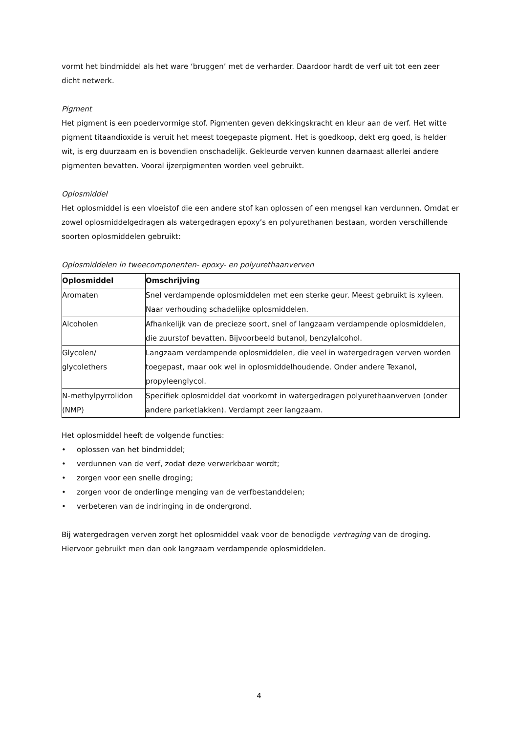vormt het bindmiddel als het ware ‘bruggen’ met de verharder. Daardoor hardt de verf uit tot een zeer dicht netwerk.
Pigment
Het pigment is een poedervormige stof. Pigmenten geven dekkingskracht en kleur aan de verf. Het witte pigment titaandioxide is veruit het meest toegepaste pigment. Het is goedkoop, dekt erg goed, is helder wit, is erg duurzaam en is bovendien onschadelijk. Gekleurde verven kunnen daarnaast allerlei andere pigmenten bevatten. Vooral ijzerpigmenten worden veel gebruikt.
Oplosmiddel
Het oplosmiddel is een vloeistof die een andere stof kan oplossen of een mengsel kan verdunnen. Omdat er zowel oplosmiddelgedragen als watergedragen epoxy’s en polyurethanen bestaan, worden verschillende soorten oplosmiddelen gebruikt:
Oplosmiddelen in tweecomponenten- epoxy- en polyurethaanverven
| Oplosmiddel | Omschrijving |
| --- | --- |
| Aromaten | Snel verdampende oplosmiddelen met een sterke geur. Meest gebruikt is xyleen. Naar verhouding schadelijke oplosmiddelen. |
| Alcoholen | Afhankelijk van de precieze soort, snel of langzaam verdampende oplosmiddelen, die zuurstof bevatten. Bijvoorbeeld butanol, benzylalcohol. |
| Glycolen/ glycolethers | Langzaam verdampende oplosmiddelen, die veel in watergedragen verven worden toegepast, maar ook wel in oplosmiddelhoudende. Onder andere Texanol, propyleenglycol. |
| N-methylpyrrolidon (NMP) | Specifiek oplosmiddel dat voorkomt in watergedragen polyurethaanverven (onder andere parketlakken). Verdampt zeer langzaam. |
Het oplosmiddel heeft de volgende functies:
• oplossen van het bindmiddel;
• verdunnen van de verf, zodat deze verwerkbaar wordt;
• zorgen voor een snelle droging;
• zorgen voor de onderlinge menging van de verfbestanddelen;
• verbeteren van de indringing in de ondergrond.
Bij watergedragen verven zorgt het oplosmiddel vaak voor de benodigde vertraging van de droging. Hiervoor gebruikt men dan ook langzaam verdampende oplosmiddelen.
4